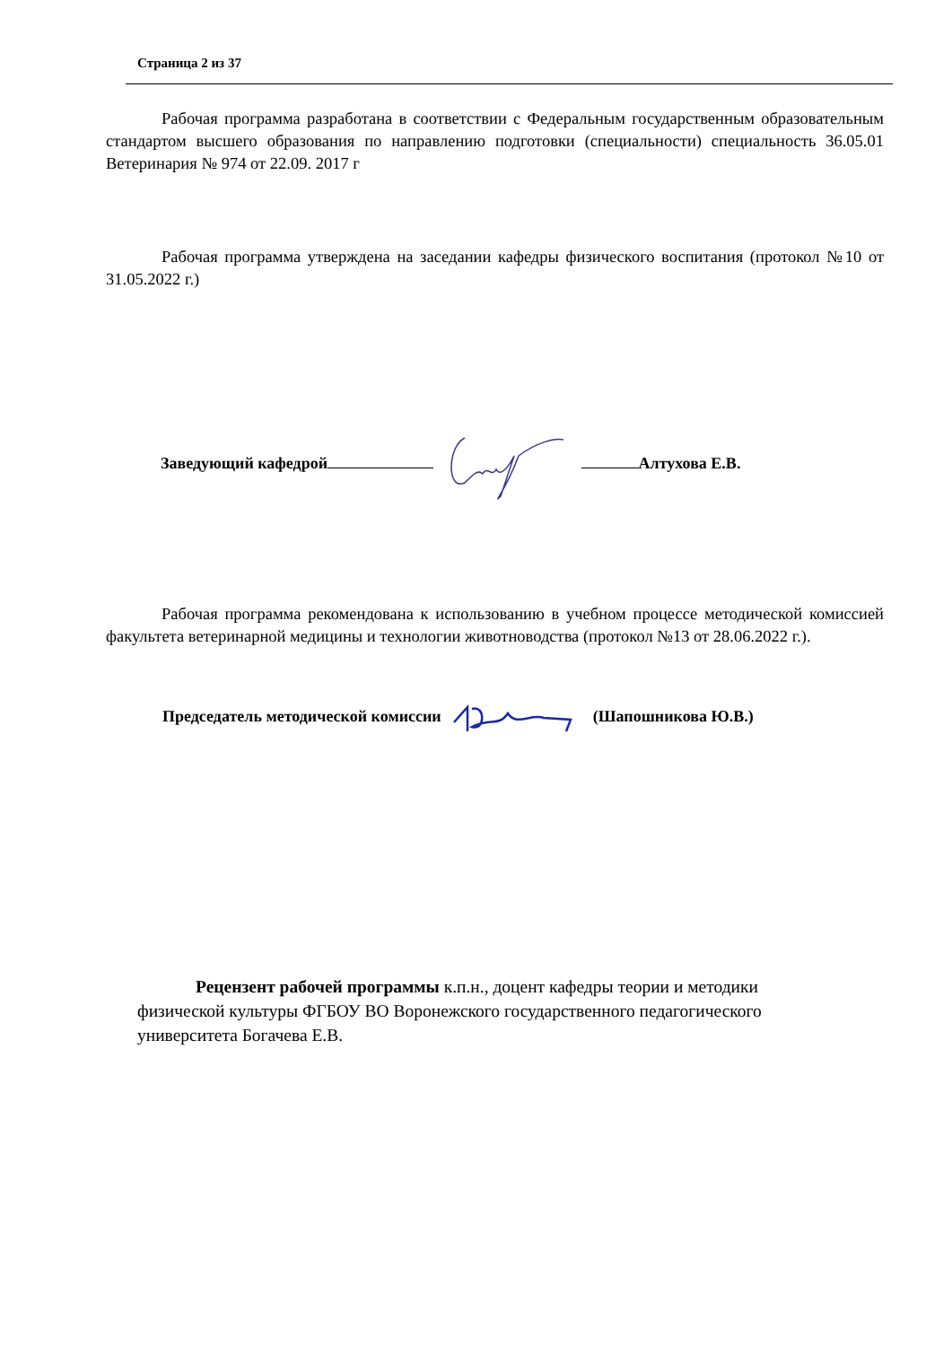Страница 2 из 37
Рабочая программа разработана в соответствии с Федеральным государственным образовательным стандартом высшего образования по направлению подготовки (специальности) специальность 36.05.01 Ветеринария № 974 от 22.09. 2017 г
Рабочая программа утверждена на заседании кафедры физического воспитания (протокол №10 от 31.05.2022 г.)
Заведующий кафедрой Алтухова Е.В.
Рабочая программа рекомендована к использованию в учебном процессе методической комиссией факультета ветеринарной медицины и технологии животноводства (протокол №13 от 28.06.2022 г.).
Председатель методической комиссии (Шапошникова Ю.В.)
Рецензент рабочей программы к.п.н., доцент кафедры теории и методики физической культуры ФГБОУ ВО Воронежского государственного педагогического университета Богачева Е.В.